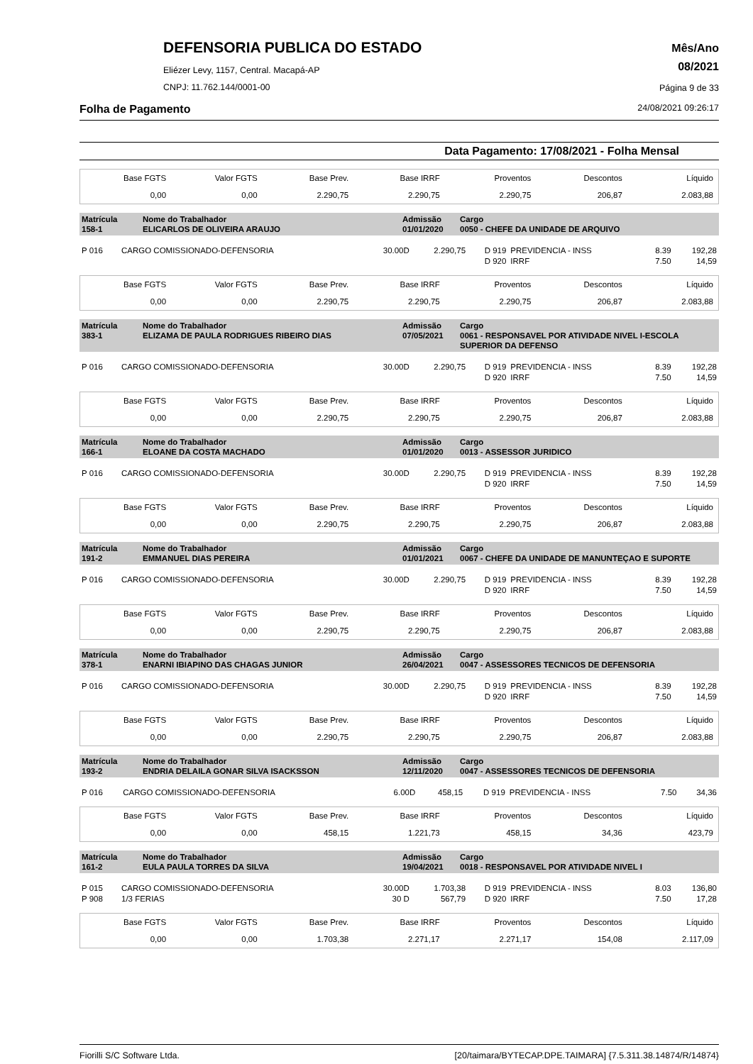DEFENSORIA PUBLICA DO ESTADO
Eliézer Levy, 1157, Central. Macapá-AP
CNPJ: 11.762.144/0001-00
Mês/Ano
08/2021
Página 9 de 33
Folha de Pagamento 24/08/2021 09:26:17
Data Pagamento: 17/08/2021 - Folha Mensal
| Base FGTS | Valor FGTS | Base Prev. | Base IRRF | Proventos | Descontos | Líquido |
| 0,00 | 0,00 | 2.290,75 | 2.290,75 | 2.290,75 | 206,87 | 2.083,88 |
| Matrícula 158-1 | Nome do Trabalhador ELICARLOS DE OLIVEIRA ARAUJO | Admissão 01/01/2020 | Cargo 0050 - CHEFE DA UNIDADE DE ARQUIVO |
| P 016 | CARGO COMISSIONADO-DEFENSORIA | 30.00D | 2.290,75 | D 919 | PREVIDENCIA - INSS | 8.39 | 192,28 |
| | | | | D 920 | IRRF | 7.50 | 14,59 |
| Base FGTS | Valor FGTS | Base Prev. | Base IRRF | Proventos | Descontos | Líquido |
| 0,00 | 0,00 | 2.290,75 | 2.290,75 | 2.290,75 | 206,87 | 2.083,88 |
| Matrícula 383-1 | Nome do Trabalhador ELIZAMA DE PAULA RODRIGUES RIBEIRO DIAS | Admissão 07/05/2021 | Cargo 0061 - RESPONSAVEL POR ATIVIDADE NIVEL I-ESCOLA SUPERIOR DA DEFENSO |
| P 016 | CARGO COMISSIONADO-DEFENSORIA | 30.00D | 2.290,75 | D 919 | PREVIDENCIA - INSS | 8.39 | 192,28 |
| | | | | D 920 | IRRF | 7.50 | 14,59 |
| Base FGTS | Valor FGTS | Base Prev. | Base IRRF | Proventos | Descontos | Líquido |
| 0,00 | 0,00 | 2.290,75 | 2.290,75 | 2.290,75 | 206,87 | 2.083,88 |
| Matrícula 166-1 | Nome do Trabalhador ELOANE DA COSTA MACHADO | Admissão 01/01/2020 | Cargo 0013 - ASSESSOR JURIDICO |
| P 016 | CARGO COMISSIONADO-DEFENSORIA | 30.00D | 2.290,75 | D 919 | PREVIDENCIA - INSS | 8.39 | 192,28 |
| | | | | D 920 | IRRF | 7.50 | 14,59 |
| Base FGTS | Valor FGTS | Base Prev. | Base IRRF | Proventos | Descontos | Líquido |
| 0,00 | 0,00 | 2.290,75 | 2.290,75 | 2.290,75 | 206,87 | 2.083,88 |
| Matrícula 191-2 | Nome do Trabalhador EMMANUEL DIAS PEREIRA | Admissão 01/01/2021 | Cargo 0067 - CHEFE DA UNIDADE DE MANUNTEÇAO E SUPORTE |
| P 016 | CARGO COMISSIONADO-DEFENSORIA | 30.00D | 2.290,75 | D 919 | PREVIDENCIA - INSS | 8.39 | 192,28 |
| | | | | D 920 | IRRF | 7.50 | 14,59 |
| Base FGTS | Valor FGTS | Base Prev. | Base IRRF | Proventos | Descontos | Líquido |
| 0,00 | 0,00 | 2.290,75 | 2.290,75 | 2.290,75 | 206,87 | 2.083,88 |
| Matrícula 378-1 | Nome do Trabalhador ENARNI IBIAPINO DAS CHAGAS JUNIOR | Admissão 26/04/2021 | Cargo 0047 - ASSESSORES TECNICOS DE DEFENSORIA |
| P 016 | CARGO COMISSIONADO-DEFENSORIA | 30.00D | 2.290,75 | D 919 | PREVIDENCIA - INSS | 8.39 | 192,28 |
| | | | | D 920 | IRRF | 7.50 | 14,59 |
| Base FGTS | Valor FGTS | Base Prev. | Base IRRF | Proventos | Descontos | Líquido |
| 0,00 | 0,00 | 2.290,75 | 2.290,75 | 2.290,75 | 206,87 | 2.083,88 |
| Matrícula 193-2 | Nome do Trabalhador ENDRIA DELAILA GONAR SILVA ISACKSSON | Admissão 12/11/2020 | Cargo 0047 - ASSESSORES TECNICOS DE DEFENSORIA |
| P 016 | CARGO COMISSIONADO-DEFENSORIA | 6.00D | 458,15 | D 919 | PREVIDENCIA - INSS | 7.50 | 34,36 |
| Base FGTS | Valor FGTS | Base Prev. | Base IRRF | Proventos | Descontos | Líquido |
| 0,00 | 0,00 | 458,15 | 1.221,73 | 458,15 | 34,36 | 423,79 |
| Matrícula 161-2 | Nome do Trabalhador EULA PAULA TORRES DA SILVA | Admissão 19/04/2021 | Cargo 0018 - RESPONSAVEL POR ATIVIDADE NIVEL I |
| P 015 | CARGO COMISSIONADO-DEFENSORIA | 30.00D | 1.703,38 | D 919 | PREVIDENCIA - INSS | 8.03 | 136,80 |
| P 908 | 1/3 FERIAS | 30 D | 567,79 | D 920 | IRRF | 7.50 | 17,28 |
| Base FGTS | Valor FGTS | Base Prev. | Base IRRF | Proventos | Descontos | Líquido |
| 0,00 | 0,00 | 1.703,38 | 2.271,17 | 2.271,17 | 154,08 | 2.117,09 |
Fiorilli S/C Software Ltda. [20/taimara/BYTECAP.DPE.TAIMARA] {7.5.311.38.14874/R/14874}